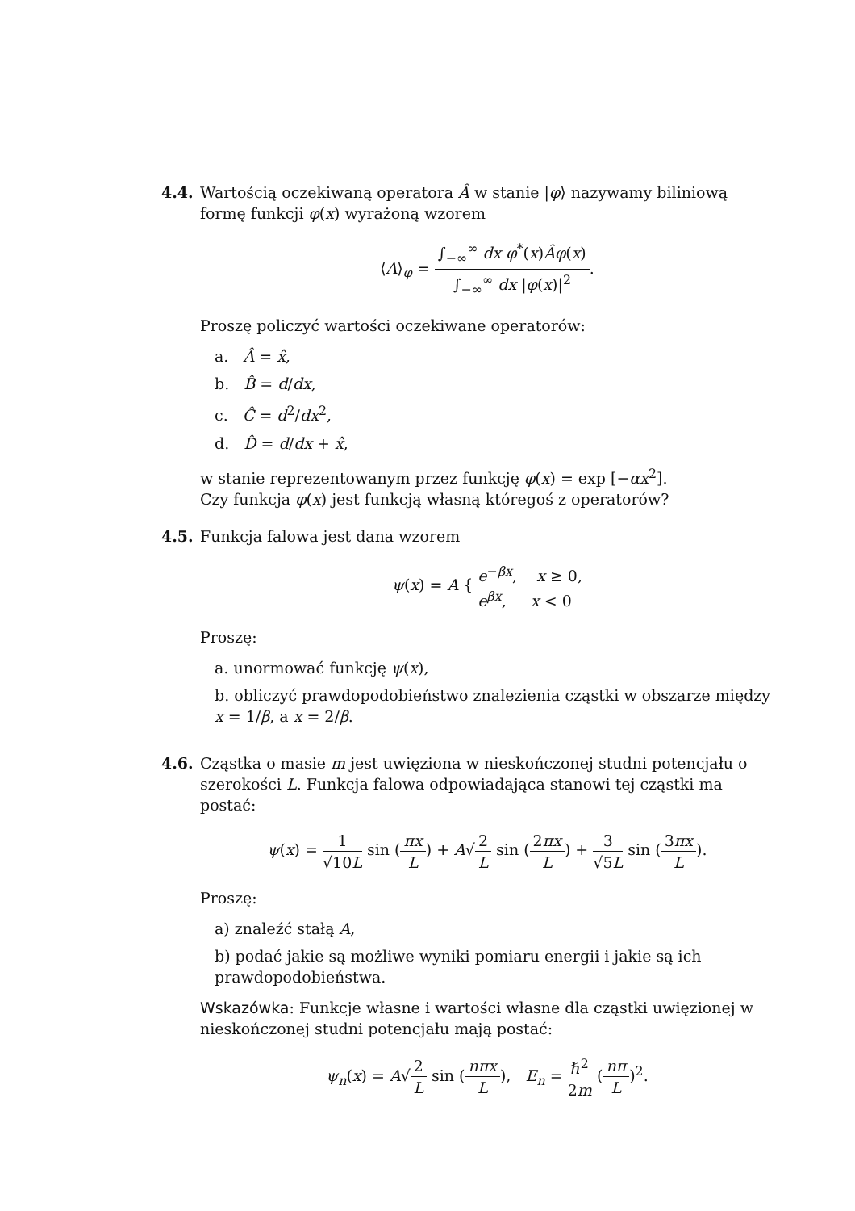4.4. Wartością oczekiwaną operatora Â w stanie |φ⟩ nazywamy biliniową formę funkcji φ(x) wyrażoną wzorem
⟨A⟩<sub>φ</sub> = ∫<sub>−∞</sub><sup>∞</sup> dx φ<sup>*</sup>(x)Âφ(x) ∫<sub>−∞</sub><sup>∞</sup> dx |φ(x)|<sup>2</sup>.
Proszę policzyć wartości oczekiwane operatorów:
a. Â = x̂,
b. B̂ = d/dx,
c. Ĉ = d<sup>2</sup>/dx<sup>2</sup>,
d. D̂ = d/dx + x̂,
w stanie reprezentowanym przez funkcję φ(x) = exp [−αx<sup>2</sup>].
Czy funkcja φ(x) jest funkcją własną któregoś z operatorów?
4.5. Funkcja falowa jest dana wzorem
ψ(x) = A { e<sup>−βx</sup>, x ≥ 0, e<sup>βx</sup>, x < 0
Proszę:
a. unormować funkcję ψ(x),
b. obliczyć prawdopodobieństwo znalezienia cząstki w obszarze między x = 1/β, a x = 2/β.
4.6. Cząstka o masie m jest uwięziona w nieskończonej studni potencjału o szerokości L. Funkcja falowa odpowiadająca stanowi tej cząstki ma postać:
ψ(x) = 1 √10L sin (πx L) + A√2 L sin (2πx L) + 3 √5L sin (3πx L).
Proszę:
a) znaleźć stałą A,
b) podać jakie są możliwe wyniki pomiaru energii i jakie są ich prawdopodobieństwa.
Wskazówka: Funkcje własne i wartości własne dla cząstki uwięzionej w nieskończonej studni potencjału mają postać:
ψ<sub>n</sub>(x) = A√2 L sin (nπx L), E<sub>n</sub> = ℏ<sup>2</sup> 2m (nπ L)<sup>2</sup>.